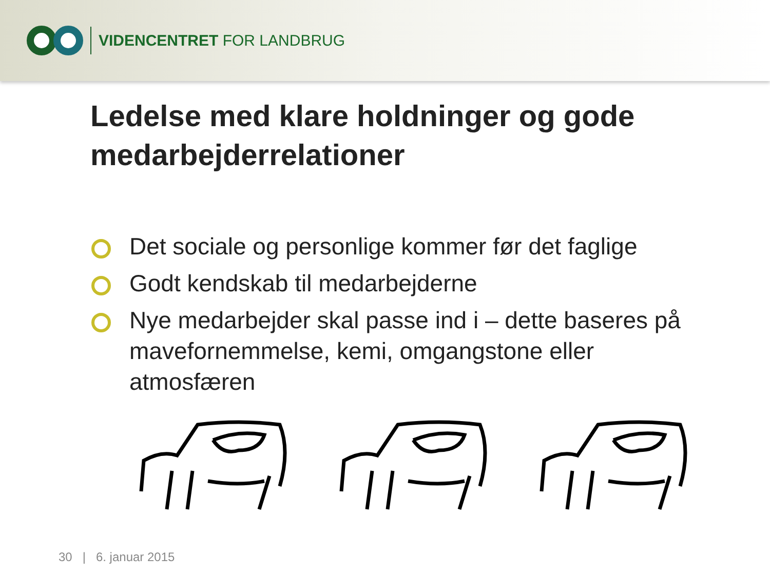VIDENCENTRET FOR LANDBRUG
Ledelse med klare holdninger og gode medarbejderrelationer
Det sociale og personlige kommer før det faglige
Godt kendskab til medarbejderne
Nye medarbejder skal passe ind i – dette baseres på mavefornemmelse, kemi, omgangstone eller atmosfæren
30 | 6. januar 2015